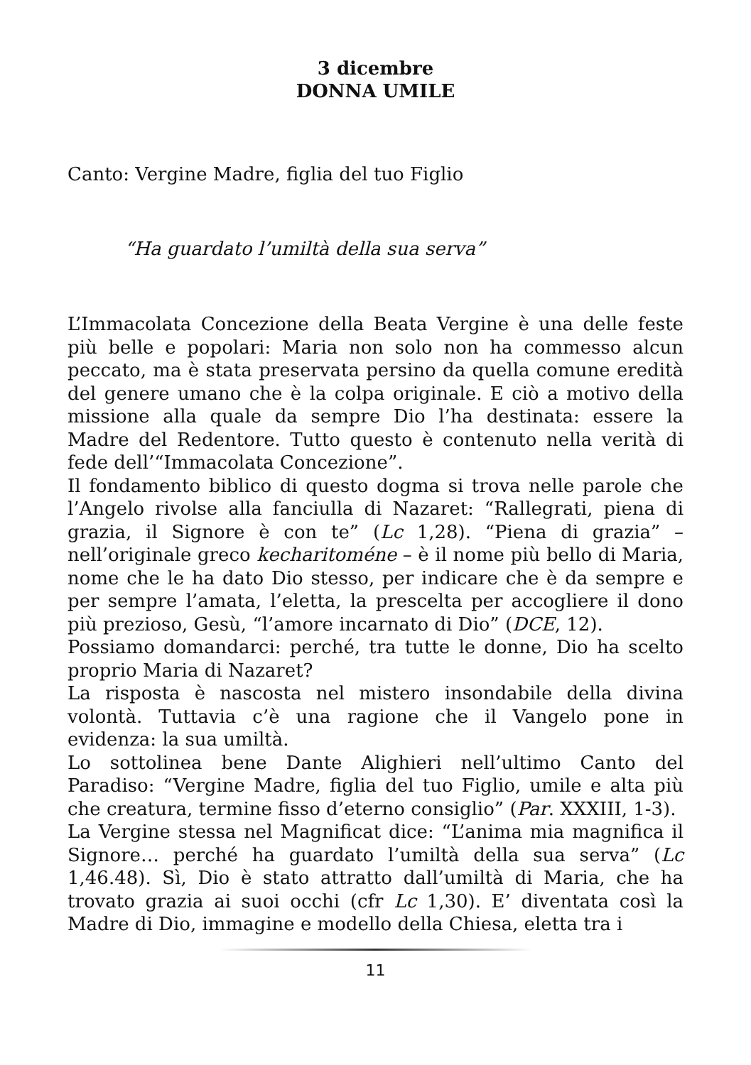3 dicembre
DONNA UMILE
Canto: Vergine Madre, figlia del tuo Figlio
“Ha guardato l’umiltà della sua serva”
L’Immacolata Concezione della Beata Vergine è una delle feste più belle e popolari: Maria non solo non ha commesso alcun peccato, ma è stata preservata persino da quella comune eredità del genere umano che è la colpa originale. E ciò a motivo della missione alla quale da sempre Dio l’ha destinata: essere la Madre del Redentore. Tutto questo è contenuto nella verità di fede dell’“Immacolata Concezione”.
Il fondamento biblico di questo dogma si trova nelle parole che l’Angelo rivolse alla fanciulla di Nazaret: “Rallegrati, piena di grazia, il Signore è con te” (Lc 1,28). “Piena di grazia” – nell’originale greco kecharitoméne – è il nome più bello di Maria, nome che le ha dato Dio stesso, per indicare che è da sempre e per sempre l’amata, l’eletta, la prescelta per accogliere il dono più prezioso, Gesù, “l’amore incarnato di Dio” (DCE, 12).
Possiamo domandarci: perché, tra tutte le donne, Dio ha scelto proprio Maria di Nazaret?
La risposta è nascosta nel mistero insondabile della divina volontà. Tuttavia c’è una ragione che il Vangelo pone in evidenza: la sua umiltà.
Lo sottolinea bene Dante Alighieri nell’ultimo Canto del Paradiso: “Vergine Madre, figlia del tuo Figlio, umile e alta più che creatura, termine fisso d’eterno consiglio” (Par. XXXIII, 1-3).
La Vergine stessa nel Magnificat dice: “L’anima mia magnifica il Signore… perché ha guardato l’umiltà della sua serva” (Lc 1,46.48). Sì, Dio è stato attratto dall’umiltà di Maria, che ha trovato grazia ai suoi occhi (cfr Lc 1,30). E’ diventata così la Madre di Dio, immagine e modello della Chiesa, eletta tra i
11